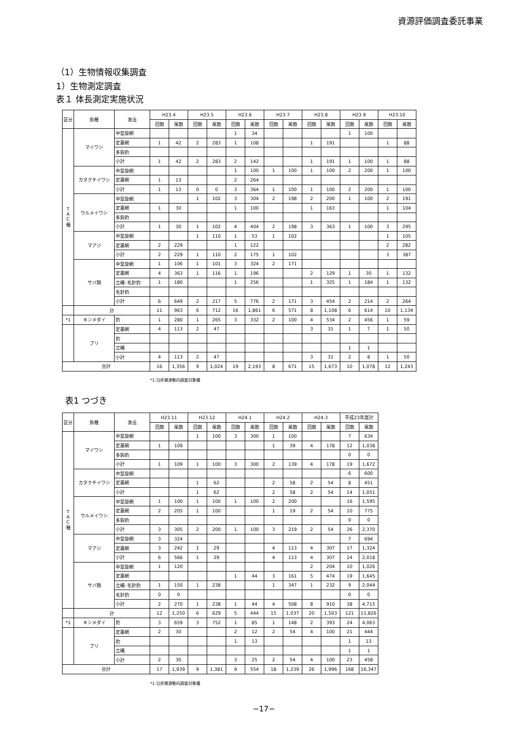資源評価調査委託事業
（1）生物情報収集調査
1）生物測定調査
表１ 体長測定実施状況
| 区分 | 魚種 | 漁法 | H23.4 | | H23.5 | | H23.6 | | H23.7 | | H23.8 | | H23.9 | | H23.10 | |
| --- | --- | --- | --- | --- | --- | --- | --- | --- | --- | --- | --- | --- | --- | --- | --- | --- |
| | | | 回数 | 尾数 | 回数 | 尾数 | 回数 | 尾数 | 回数 | 尾数 | 回数 | 尾数 | 回数 | 尾数 | 回数 | 尾数 |
| T A C 種 | マイワシ | 中型旋網 | | | | | 1 | 34 | | | | | 1 | 100 | | |
| | | 定置網 | 1 | 42 | 2 | 283 | 1 | 108 | | | 1 | 191 | | | 1 | 88 |
| | | 多鈎釣 | | | | | | | | | | | | | | |
| | | 小計 | 1 | 42 | 2 | 283 | 2 | 142 | | | 1 | 191 | 1 | 100 | 1 | 88 |
| | カタクチイワシ | 中型旋網 | | | | | 1 | 100 | 1 | 100 | 1 | 100 | 2 | 200 | 1 | 100 |
| | | 定置網 | 1 | 13 | | | 2 | 264 | | | | | | | | |
| | | 小計 | 1 | 13 | 0 | 0 | 3 | 364 | 1 | 100 | 1 | 100 | 2 | 200 | 1 | 100 |
| | ウルメイワシ | 中型旋網 | | | 1 | 102 | 3 | 304 | 2 | 198 | 2 | 200 | 1 | 100 | 2 | 191 |
| | | 定置網 | 1 | 30 | | | 1 | 100 | | | 1 | 163 | | | 1 | 104 |
| | | 多鈎釣 | | | | | | | | | | | | | | |
| | | 小計 | 1 | 30 | 1 | 102 | 4 | 404 | 2 | 198 | 3 | 363 | 1 | 100 | 3 | 295 |
| | マアジ | 中型旋網 | | | 1 | 110 | 1 | 53 | 1 | 102 | | | | | 1 | 105 |
| | | 定置網 | 2 | 229 | | | 1 | 122 | | | | | | | 2 | 282 |
| | | 小計 | 2 | 229 | 1 | 110 | 2 | 175 | 1 | 102 | | | | | 3 | 387 |
| | サバ類 | 中型旋網 | 1 | 106 | 1 | 101 | 3 | 324 | 2 | 171 | | | | | | |
| | | 定置網 | 4 | 363 | 1 | 116 | 1 | 196 | | | 2 | 129 | 1 | 30 | 1 | 132 |
| | | 立縄･毛針釣 | 1 | 180 | | | 1 | 256 | | | 1 | 325 | 1 | 184 | 1 | 132 |
| | | 毛針釣 | | | | | | | | | | | | | | |
| | | 小計 | 6 | 649 | 2 | 217 | 5 | 776 | 2 | 171 | 3 | 454 | 2 | 214 | 2 | 264 |
| | 計 | | 11 | 963 | 6 | 712 | 16 | 1,861 | 6 | 571 | 8 | 1,108 | 6 | 614 | 10 | 1,134 |
| *1 | キンメダイ | 釣 | 1 | 280 | 1 | 265 | 3 | 332 | 2 | 100 | 4 | 534 | 2 | 456 | 1 | 59 |
| | ブリ | 定置網 | 4 | 113 | 2 | 47 | | | | | 3 | 31 | 1 | 7 | 1 | 50 |
| | | 釣 | | | | | | | | | | | | | | |
| | | 立縄 | | | | | | | | | | | 1 | 1 | | |
| | | 小計 | 4 | 113 | 2 | 47 | | | | | 3 | 31 | 2 | 8 | 1 | 50 |
| 合計 | | | 16 | 1,356 | 9 | 1,024 | 19 | 2,193 | 8 | 671 | 15 | 1,673 | 10 | 1,078 | 12 | 1,243 |
*1:沿岸資源動向調査対象種
表1 つづき
| 区分 | 魚種 | 漁法 | H23.11 | | H23.12 | | H24.1 | | H24.2 | | H24.3 | | 平成23年度計 | |
| --- | --- | --- | --- | --- | --- | --- | --- | --- | --- | --- | --- | --- | --- | --- |
| | | | 回数 | 尾数 | 回数 | 尾数 | 回数 | 尾数 | 回数 | 尾数 | 回数 | 尾数 | 回数 | 尾数 |
| T A C 種 | マイワシ | 中型旋網 | | | 1 | 100 | 3 | 300 | 1 | 100 | | | 7 | 634 |
| | | 定置網 | 1 | 109 | | | | | 1 | 39 | 4 | 178 | 12 | 1,038 |
| | | 多鈎釣 | | | | | | | | | | | 0 | 0 |
| | | 小計 | 1 | 109 | 1 | 100 | 3 | 300 | 2 | 139 | 4 | 178 | 19 | 1,672 |
| | カタクチイワシ | 中型旋網 | | | | | | | | | | | 6 | 600 |
| | | 定置網 | | | 1 | 62 | | | 2 | 58 | 2 | 54 | 8 | 451 |
| | | 小計 | | | 1 | 62 | | | 2 | 58 | 2 | 54 | 14 | 1,051 |
| | ウルメイワシ | 中型旋網 | 1 | 100 | 1 | 100 | 1 | 100 | 2 | 200 | | | 16 | 1,595 |
| | | 定置網 | 2 | 205 | 1 | 100 | | | 1 | 19 | 2 | 54 | 10 | 775 |
| | | 多鈎釣 | | | | | | | | | | | 0 | 0 |
| | | 小計 | 3 | 305 | 2 | 200 | 1 | 100 | 3 | 219 | 2 | 54 | 26 | 2,370 |
| | マアジ | 中型旋網 | 3 | 324 | | | | | | | | | 7 | 694 |
| | | 定置網 | 3 | 242 | 1 | 29 | | | 4 | 113 | 4 | 307 | 17 | 1,324 |
| | | 小計 | 6 | 566 | 1 | 29 | | | 4 | 113 | 4 | 307 | 24 | 2,018 |
| | サバ類 | 中型旋網 | 1 | 120 | | | | | | | 2 | 204 | 10 | 1,026 |
| | | 定置網 | | | | | 1 | 44 | 3 | 161 | 5 | 474 | 19 | 1,645 |
| | | 立縄･毛針釣 | 1 | 150 | 1 | 238 | | | 1 | 347 | 1 | 232 | 9 | 2,044 |
| | | 毛針釣 | 0 | 0 | | | | | | | | | 0 | 0 |
| | | 小計 | 2 | 270 | 1 | 238 | 1 | 44 | 4 | 508 | 8 | 910 | 38 | 4,715 |
| | 計 | | 12 | 1,250 | 6 | 629 | 5 | 444 | 15 | 1,037 | 20 | 1,503 | 121 | 11,826 |
| *1 | キンメダイ | 釣 | 3 | 659 | 3 | 752 | 1 | 85 | 1 | 148 | 2 | 393 | 24 | 4,063 |
| | ブリ | 定置網 | 2 | 30 | | | 2 | 12 | 2 | 54 | 4 | 100 | 21 | 444 |
| | | 釣 | | | | | 1 | 13 | | | | | 1 | 13 |
| | | 立縄 | | | | | | | | | | | 1 | 1 |
| | | 小計 | 2 | 30 | | | 3 | 25 | 2 | 54 | 4 | 100 | 23 | 458 |
| 合計 | | | 17 | 1,939 | 9 | 1,381 | 9 | 554 | 18 | 1,239 | 26 | 1,996 | 168 | 16,347 |
*1:沿岸資源動向調査対象種
−17−